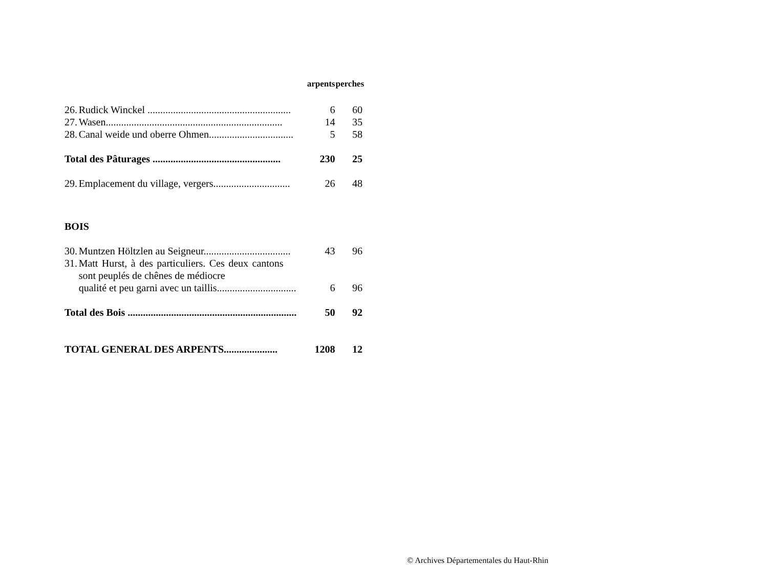| | | arpents | perches |
| --- | --- | --- | --- |
| 26. | Rudick Winckel ........................................................ | 6 | 60 |
| 27. | Wasen..................................................................... | 14 | 35 |
| 28. | Canal weide und oberre Ohmen................................. | 5 | 58 |
| Total des Pâturages .................................................. | | 230 | 25 |
| 29. | Emplacement du village, vergers.............................. | 26 | 48 |
| BOIS | | | |
| 30. | Muntzen Höltzlen au Seigneur.................................. | 43 | 96 |
| 31. | Matt Hurst, à des particuliers. Ces deux cantons sont peuplés de chênes de médiocre qualité et peu garni avec un taillis............................... | 6 | 96 |
| Total des Bois .................................................................. | | 50 | 92 |
| TOTAL GENERAL DES ARPENTS..................... | | 1208 | 12 |
© Archives Départementales du Haut-Rhin